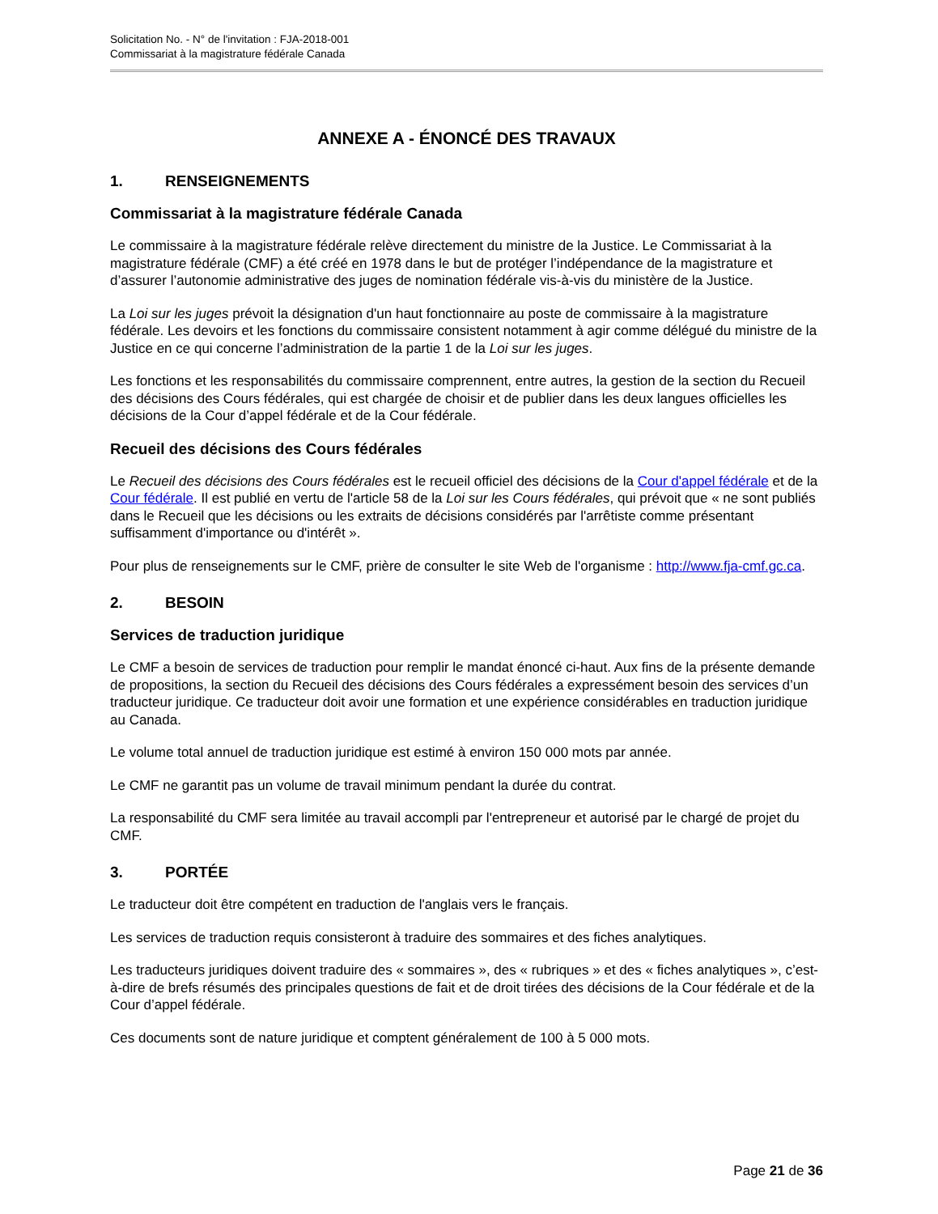Solicitation No. - N° de l'invitation : FJA-2018-001
Commissariat à la magistrature fédérale Canada
ANNEXE A - ÉNONCÉ DES TRAVAUX
1. RENSEIGNEMENTS
Commissariat à la magistrature fédérale Canada
Le commissaire à la magistrature fédérale relève directement du ministre de la Justice. Le Commissariat à la magistrature fédérale (CMF) a été créé en 1978 dans le but de protéger l’indépendance de la magistrature et d’assurer l’autonomie administrative des juges de nomination fédérale vis-à-vis du ministère de la Justice.
La Loi sur les juges prévoit la désignation d'un haut fonctionnaire au poste de commissaire à la magistrature fédérale. Les devoirs et les fonctions du commissaire consistent notamment à agir comme délégué du ministre de la Justice en ce qui concerne l’administration de la partie 1 de la Loi sur les juges.
Les fonctions et les responsabilités du commissaire comprennent, entre autres, la gestion de la section du Recueil des décisions des Cours fédérales, qui est chargée de choisir et de publier dans les deux langues officielles les décisions de la Cour d’appel fédérale et de la Cour fédérale.
Recueil des décisions des Cours fédérales
Le Recueil des décisions des Cours fédérales est le recueil officiel des décisions de la Cour d'appel fédérale et de la Cour fédérale. Il est publié en vertu de l'article 58 de la Loi sur les Cours fédérales, qui prévoit que « ne sont publiés dans le Recueil que les décisions ou les extraits de décisions considérés par l'arrêtiste comme présentant suffisamment d'importance ou d'intérêt ».
Pour plus de renseignements sur le CMF, prière de consulter le site Web de l'organisme : http://www.fja-cmf.gc.ca.
2. BESOIN
Services de traduction juridique
Le CMF a besoin de services de traduction pour remplir le mandat énoncé ci-haut. Aux fins de la présente demande de propositions, la section du Recueil des décisions des Cours fédérales a expressément besoin des services d’un traducteur juridique. Ce traducteur doit avoir une formation et une expérience considérables en traduction juridique au Canada.
Le volume total annuel de traduction juridique est estimé à environ 150 000 mots par année.
Le CMF ne garantit pas un volume de travail minimum pendant la durée du contrat.
La responsabilité du CMF sera limitée au travail accompli par l'entrepreneur et autorisé par le chargé de projet du CMF.
3. PORTÉE
Le traducteur doit être compétent en traduction de l'anglais vers le français.
Les services de traduction requis consisteront à traduire des sommaires et des fiches analytiques.
Les traducteurs juridiques doivent traduire des « sommaires », des « rubriques » et des « fiches analytiques », c’est-à-dire de brefs résumés des principales questions de fait et de droit tirées des décisions de la Cour fédérale et de la Cour d’appel fédérale.
Ces documents sont de nature juridique et comptent généralement de 100 à 5 000 mots.
Page 21 de 36